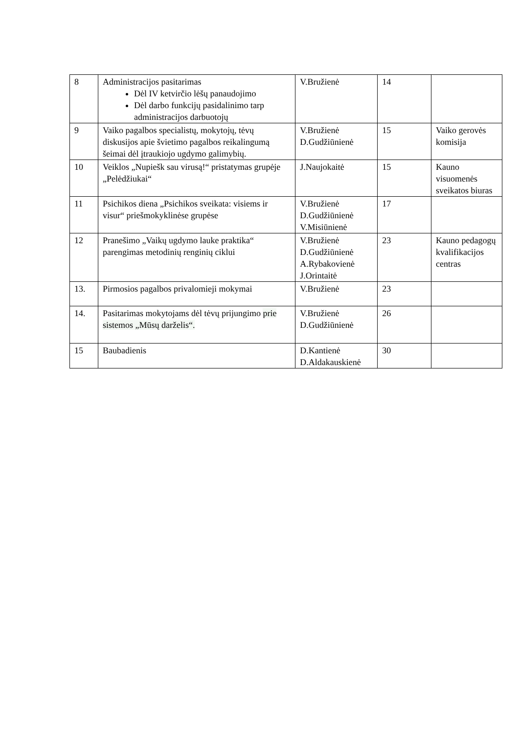| 8 | Administracijos pasitarimas Dėl IV ketvirčio lėšų panaudojimo Dėl darbo funkcijų pasidalinimo tarp administracijos darbuotojų | V.Bružienė | 14 | |
| 9 | Vaiko pagalbos specialistų, mokytojų, tėvų diskusijos apie švietimo pagalbos reikalingumą šeimai dėl įtraukiojo ugdymo galimybių. | V.Bružienė D.Gudžiūnienė | 15 | Vaiko gerovės komisija |
| 10 | Veiklos „Nupiešk sau virusą!“ pristatymas grupėje „Pelėdžiukai“ | J.Naujokaitė | 15 | Kauno visuomenės sveikatos biuras |
| 11 | Psichikos diena „Psichikos sveikata: visiems ir visur“ priešmokyklinėse grupėse | V.Bružienė D.Gudžiūnienė V.Misiūnienė | 17 | |
| 12 | Pranešimo „Vaikų ugdymo lauke praktika“ parengimas metodinių renginių ciklui | V.Bružienė D.Gudžiūnienė A.Rybakovienė J.Orintaitė | 23 | Kauno pedagogų kvalifikacijos centras |
| 13. | Pirmosios pagalbos privalomieji mokymai | V.Bružienė | 23 | |
| 14. | Pasitarimas mokytojams dėl tėvų prijungimo prie sistemos „Mūsų darželis“. | V.Bružienė D.Gudžiūnienė | 26 | |
| 15 | Baubadienis | D.Kantienė D.Aldakauskienė | 30 | |